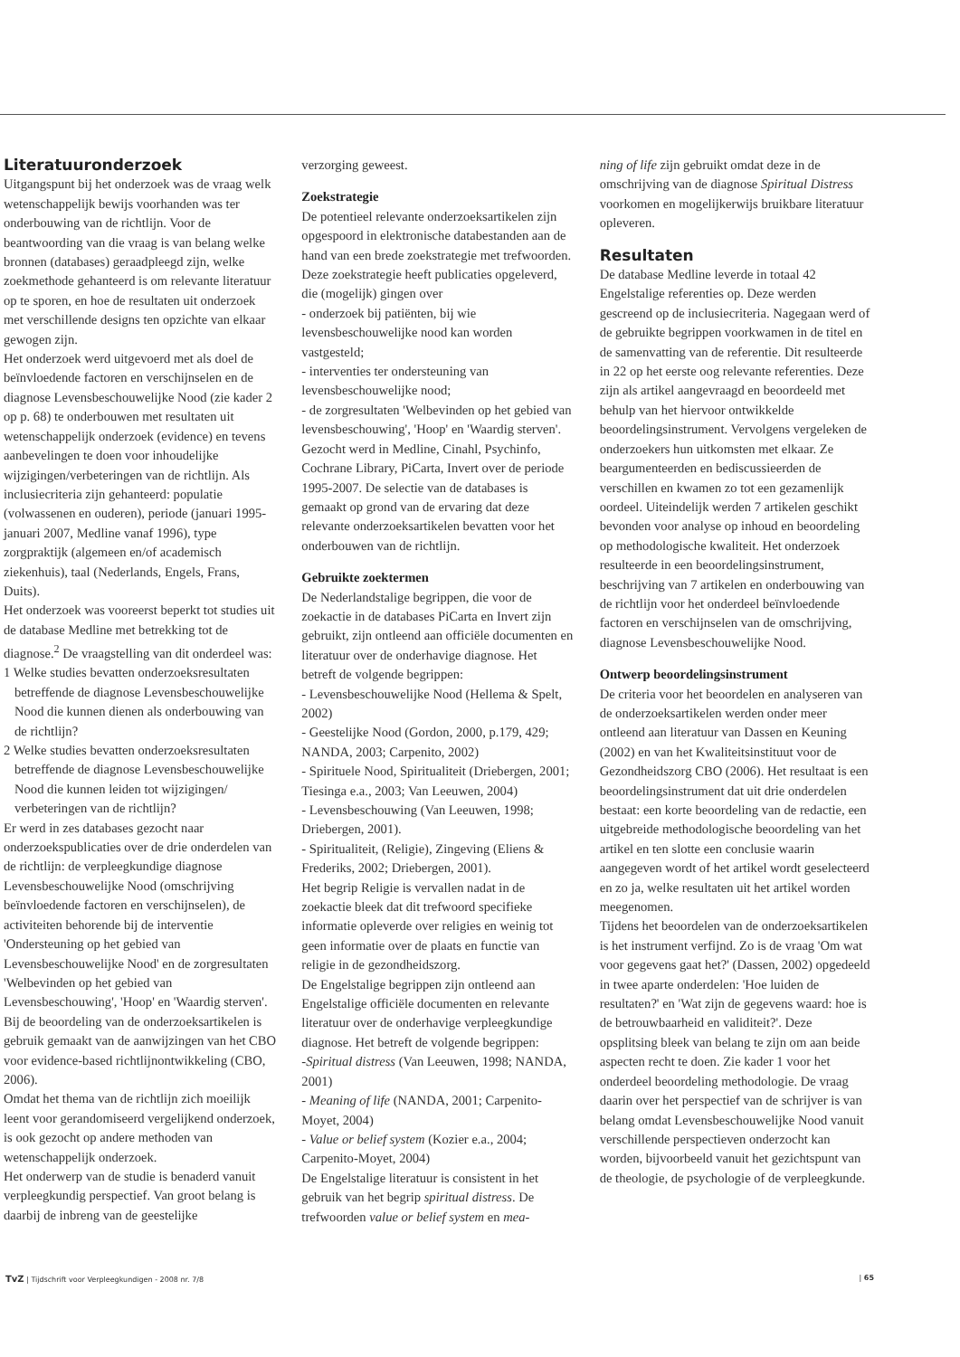Literatuuronderzoek
Uitgangspunt bij het onderzoek was de vraag welk wetenschappelijk bewijs voorhanden was ter onderbouwing van de richtlijn. Voor de beantwoording van die vraag is van belang welke bronnen (databases) geraadpleegd zijn, welke zoekmethode gehanteerd is om relevante literatuur op te sporen, en hoe de resultaten uit onderzoek met verschillende designs ten opzichte van elkaar gewogen zijn.
Het onderzoek werd uitgevoerd met als doel de beïnvloedende factoren en verschijnselen en de diagnose Levensbeschouwelijke Nood (zie kader 2 op p. 68) te onderbouwen met resultaten uit wetenschappelijk onderzoek (evidence) en tevens aanbevelingen te doen voor inhoudelijke wijzigingen/verbeteringen van de richtlijn. Als inclusiecriteria zijn gehanteerd: populatie (volwassenen en ouderen), periode (januari 1995-januari 2007, Medline vanaf 1996), type zorgpraktijk (algemeen en/of academisch ziekenhuis), taal (Nederlands, Engels, Frans, Duits).
Het onderzoek was vooreerst beperkt tot studies uit de database Medline met betrekking tot de diagnose.<sup>2</sup> De vraagstelling van dit onderdeel was:
1 Welke studies bevatten onderzoeksresultaten betreffende de diagnose Levensbeschouwelijke Nood die kunnen dienen als onderbouwing van de richtlijn?
2 Welke studies bevatten onderzoeksresultaten betreffende de diagnose Levensbeschouwelijke Nood die kunnen leiden tot wijzigingen/ verbeteringen van de richtlijn?
Er werd in zes databases gezocht naar onderzoekspublicaties over de drie onderdelen van de richtlijn: de verpleegkundige diagnose Levensbeschouwelijke Nood (omschrijving beïnvloedende factoren en verschijnselen), de activiteiten behorende bij de interventie 'Ondersteuning op het gebied van Levensbeschouwelijke Nood' en de zorgresultaten 'Welbevinden op het gebied van Levensbeschouwing', 'Hoop' en 'Waardig sterven'.
Bij de beoordeling van de onderzoeksartikelen is gebruik gemaakt van de aanwijzingen van het CBO voor evidence-based richtlijnontwikkeling (CBO, 2006).
Omdat het thema van de richtlijn zich moeilijk leent voor gerandomiseerd vergelijkend onderzoek, is ook gezocht op andere methoden van wetenschappelijk onderzoek.
Het onderwerp van de studie is benaderd vanuit verpleegkundig perspectief. Van groot belang is daarbij de inbreng van de geestelijke
verzorging geweest.
Zoekstrategie
De potentieel relevante onderzoeksartikelen zijn opgespoord in elektronische databestanden aan de hand van een brede zoekstrategie met trefwoorden. Deze zoekstrategie heeft publicaties opgeleverd, die (mogelijk) gingen over
- onderzoek bij patiënten, bij wie levensbeschouwelijke nood kan worden vastgesteld;
- interventies ter ondersteuning van levensbeschouwelijke nood;
- de zorgresultaten 'Welbevinden op het gebied van levensbeschouwing', 'Hoop' en 'Waardig sterven'.
Gezocht werd in Medline, Cinahl, Psychinfo, Cochrane Library, PiCarta, Invert over de periode 1995-2007. De selectie van de databases is gemaakt op grond van de ervaring dat deze relevante onderzoeksartikelen bevatten voor het onderbouwen van de richtlijn.
Gebruikte zoektermen
De Nederlandstalige begrippen, die voor de zoekactie in de databases PiCarta en Invert zijn gebruikt, zijn ontleend aan officiële documenten en literatuur over de onderhavige diagnose. Het betreft de volgende begrippen:
- Levensbeschouwelijke Nood (Hellema & Spelt, 2002)
- Geestelijke Nood (Gordon, 2000, p.179, 429; NANDA, 2003; Carpenito, 2002)
- Spirituele Nood, Spiritualiteit (Driebergen, 2001; Tiesinga e.a., 2003; Van Leeuwen, 2004)
- Levensbeschouwing (Van Leeuwen, 1998; Driebergen, 2001).
- Spiritualiteit, (Religie), Zingeving (Eliens & Frederiks, 2002; Driebergen, 2001).
Het begrip Religie is vervallen nadat in de zoekactie bleek dat dit trefwoord specifieke informatie opleverde over religies en weinig tot geen informatie over de plaats en functie van religie in de gezondheidszorg.
De Engelstalige begrippen zijn ontleend aan Engelstalige officiële documenten en relevante literatuur over de onderhavige verpleegkundige diagnose. Het betreft de volgende begrippen:
-Spiritual distress (Van Leeuwen, 1998; NANDA, 2001)
- Meaning of life (NANDA, 2001; Carpenito-Moyet, 2004)
- Value or belief system (Kozier e.a., 2004; Carpenito-Moyet, 2004)
De Engelstalige literatuur is consistent in het gebruik van het begrip spiritual distress. De trefwoorden value or belief system en mea-
ning of life zijn gebruikt omdat deze in de omschrijving van de diagnose Spiritual Distress voorkomen en mogelijkerwijs bruikbare literatuur opleveren.
Resultaten
De database Medline leverde in totaal 42 Engelstalige referenties op. Deze werden gescreend op de inclusiecriteria. Nagegaan werd of de gebruikte begrippen voorkwamen in de titel en de samenvatting van de referentie. Dit resulteerde in 22 op het eerste oog relevante referenties. Deze zijn als artikel aangevraagd en beoordeeld met behulp van het hiervoor ontwikkelde beoordelingsinstrument. Vervolgens vergeleken de onderzoekers hun uitkomsten met elkaar. Ze beargumenteerden en bediscussieerden de verschillen en kwamen zo tot een gezamenlijk oordeel. Uiteindelijk werden 7 artikelen geschikt bevonden voor analyse op inhoud en beoordeling op methodologische kwaliteit. Het onderzoek resulteerde in een beoordelingsinstrument, beschrijving van 7 artikelen en onderbouwing van de richtlijn voor het onderdeel beïnvloedende factoren en verschijnselen van de omschrijving, diagnose Levensbeschouwelijke Nood.
Ontwerp beoordelingsinstrument
De criteria voor het beoordelen en analyseren van de onderzoeksartikelen werden onder meer ontleend aan literatuur van Dassen en Keuning (2002) en van het Kwaliteitsinstituut voor de Gezondheidszorg CBO (2006). Het resultaat is een beoordelingsinstrument dat uit drie onderdelen bestaat: een korte beoordeling van de redactie, een uitgebreide methodologische beoordeling van het artikel en ten slotte een conclusie waarin aangegeven wordt of het artikel wordt geselecteerd en zo ja, welke resultaten uit het artikel worden meegenomen.
Tijdens het beoordelen van de onderzoeksartikelen is het instrument verfijnd. Zo is de vraag 'Om wat voor gegevens gaat het?' (Dassen, 2002) opgedeeld in twee aparte onderdelen: 'Hoe luiden de resultaten?' en 'Wat zijn de gegevens waard: hoe is de betrouwbaarheid en validiteit?'. Deze opsplitsing bleek van belang te zijn om aan beide aspecten recht te doen. Zie kader 1 voor het onderdeel beoordeling methodologie. De vraag daarin over het perspectief van de schrijver is van belang omdat Levensbeschouwelijke Nood vanuit verschillende perspectieven onderzocht kan worden, bijvoorbeeld vanuit het gezichtspunt van de theologie, de psychologie of de verpleegkunde.
TvZ | Tijdschrift voor Verpleegkundigen - 2008 nr. 7/8 | 65